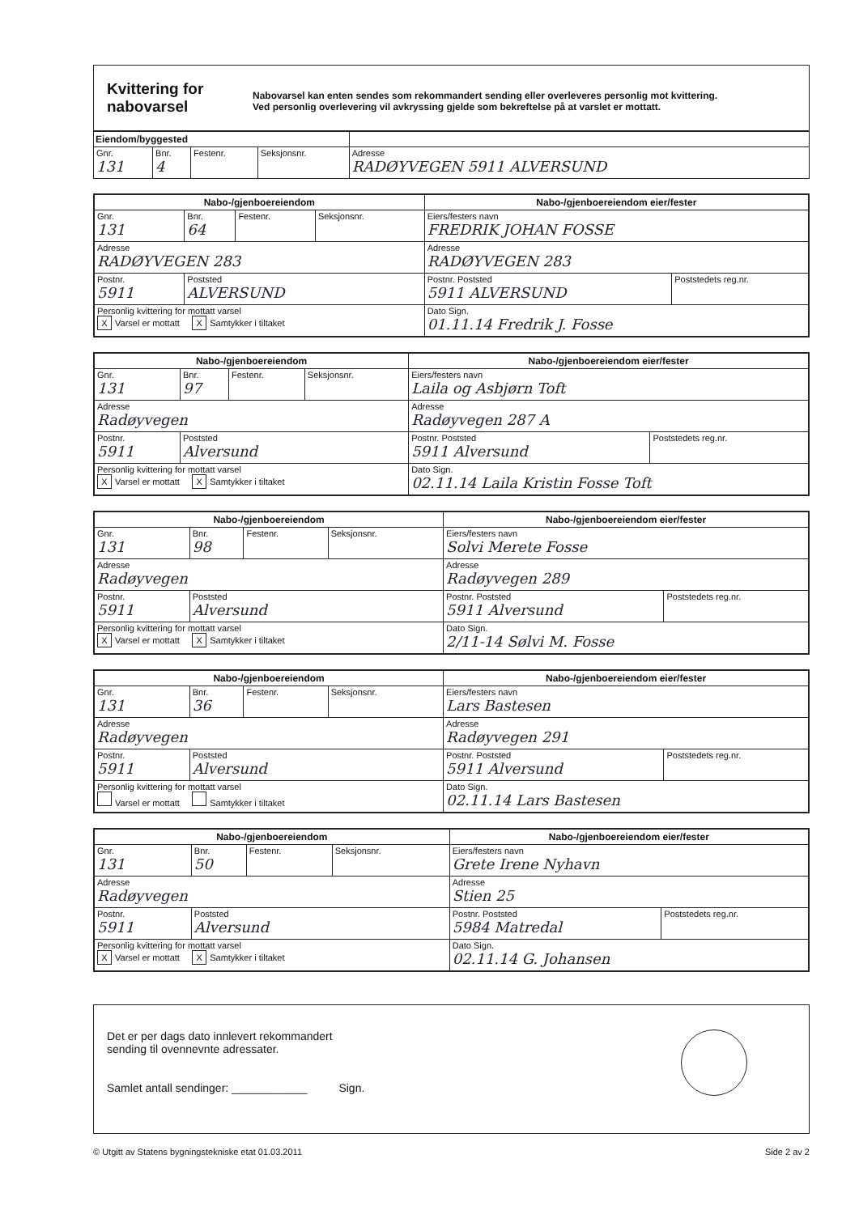Kvittering for nabovarsel
Nabovarsel kan enten sendes som rekommandert sending eller overleveres personlig mot kvittering.
Ved personlig overlevering vil avkryssing gjelde som bekreftelse på at varslet er mottatt.
| Eiendom/byggested | | | | |
| --- | --- | --- | --- | --- |
| Gnr. 131 | Bnr. 4 | Festenr. | Seksjonsnr. | Adresse RADØYVEGEN 5911 ALVERSUND |
| Nabo-/gjenboereiendom | | | | Nabo-/gjenboereiendom eier/fester | |
| --- | --- | --- | --- | --- | --- |
| Gnr. 131 | Bnr. 64 | Festenr. | Seksjonsnr. | Eiers/festers navn FREDRIK JOHAN FOSSE | |
| Adresse RADØYVEGEN 283 | | | | Adresse RADØYVEGEN 283 | |
| Postnr. 5911 | Poststed ALVERSUND | | | Postnr. Poststed 5911 ALVERSUND | Poststedets reg.nr. |
| Personlig kvittering for mottatt varsel X Varsel er mottatt X Samtykker i tiltaket | | | | Dato Sign. 01.11.14 Fredrik J. Fosse | |
| Nabo-/gjenboereiendom | | | | Nabo-/gjenboereiendom eier/fester | |
| --- | --- | --- | --- | --- | --- |
| Gnr. 131 | Bnr. 97 | Festenr. | Seksjonsnr. | Eiers/festers navn Laila og Asbjørn Toft | |
| Adresse Radøyvegen | | | | Adresse Radøyvegen 287 A | |
| Postnr. 5911 | Poststed Alversund | | | Postnr. Poststed 5911 Alversund | Poststedets reg.nr. |
| Personlig kvittering for mottatt varsel X Varsel er mottatt X Samtykker i tiltaket | | | | Dato Sign. 02.11.14 Laila Kristin Fosse Toft | |
| Nabo-/gjenboereiendom | | | | Nabo-/gjenboereiendom eier/fester | |
| --- | --- | --- | --- | --- | --- |
| Gnr. 131 | Bnr. 98 | Festenr. | Seksjonsnr. | Eiers/festers navn Solvi Merete Fosse | |
| Adresse Radøyvegen | | | | Adresse Radøyvegen 289 | |
| Postnr. 5911 | Poststed Alversund | | | Postnr. Poststed 5911 Alversund | Poststedets reg.nr. |
| Personlig kvittering for mottatt varsel X Varsel er mottatt X Samtykker i tiltaket | | | | Dato Sign. 2/11-14 Sølvi M. Fosse | |
| Nabo-/gjenboereiendom | | | | Nabo-/gjenboereiendom eier/fester | |
| --- | --- | --- | --- | --- | --- |
| Gnr. 131 | Bnr. 36 | Festenr. | Seksjonsnr. | Eiers/festers navn Lars Bastesen | |
| Adresse Radøyvegen | | | | Adresse Radøyvegen 291 | |
| Postnr. 5911 | Poststed Alversund | | | Postnr. Poststed 5911 Alversund | Poststedets reg.nr. |
| Personlig kvittering for mottatt varsel Varsel er mottatt Samtykker i tiltaket | | | | Dato Sign. 02.11.14 Lars Bastesen | |
| Nabo-/gjenboereiendom | | | | Nabo-/gjenboereiendom eier/fester | |
| --- | --- | --- | --- | --- | --- |
| Gnr. 131 | Bnr. 50 | Festenr. | Seksjonsnr. | Eiers/festers navn Grete Irene Nyhavn | |
| Adresse Radøyvegen | | | | Adresse Stien 25 | |
| Postnr. 5911 | Poststed Alversund | | | Postnr. Poststed 5984 Matredal | Poststedets reg.nr. |
| Personlig kvittering for mottatt varsel X Varsel er mottatt X Samtykker i tiltaket | | | | Dato Sign. 02.11.14 G. Johansen | |
Det er per dags dato innlevert rekommandert
sending til ovennevnte adressater.
Samlet antall sendinger: ____________ Sign.
© Utgitt av Statens bygningstekniske etat 01.03.2011 Side 2 av 2